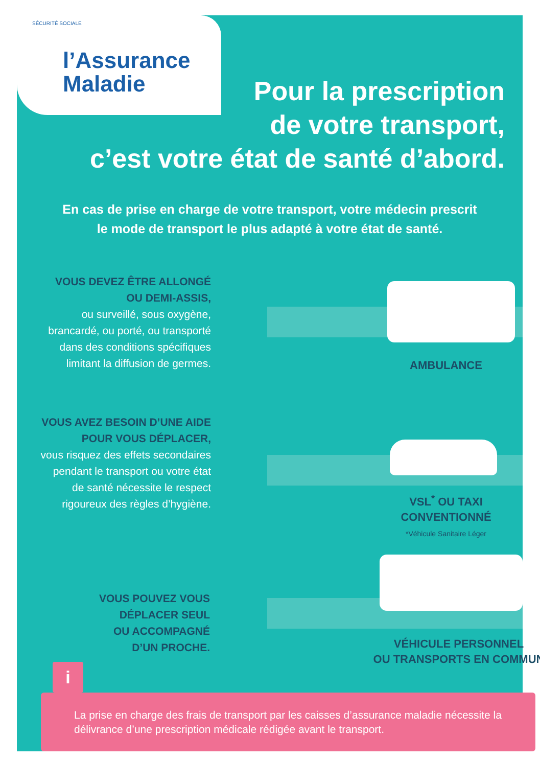SÉCURITÉ SOCIALE
l’Assurance
Maladie
Pour la prescription
de votre transport,
c’est votre état de santé d’abord.
En cas de prise en charge de votre transport, votre médecin prescrit
le mode de transport le plus adapté à votre état de santé.
VOUS DEVEZ ÊTRE ALLONGÉ
OU DEMI-ASSIS,
ou surveillé, sous oxygène,
brancardé, ou porté, ou transporté
dans des conditions spécifiques
limitant la diffusion de germes.
AMBULANCE
VOUS AVEZ BESOIN D’UNE AIDE
POUR VOUS DÉPLACER,
vous risquez des effets secondaires
pendant le transport ou votre état
de santé nécessite le respect
rigoureux des règles d’hygiène.
VSL<sup>*</sup> OU TAXI
CONVENTIONNÉ
*Véhicule Sanitaire Léger
VOUS POUVEZ VOUS
DÉPLACER SEUL
OU ACCOMPAGNÉ
D’UN PROCHE.
VÉHICULE PERSONNEL
OU TRANSPORTS EN COMMUN
i
La prise en charge des frais de transport par les caisses d’assurance maladie nécessite la délivrance d’une prescription médicale rédigée avant le transport.